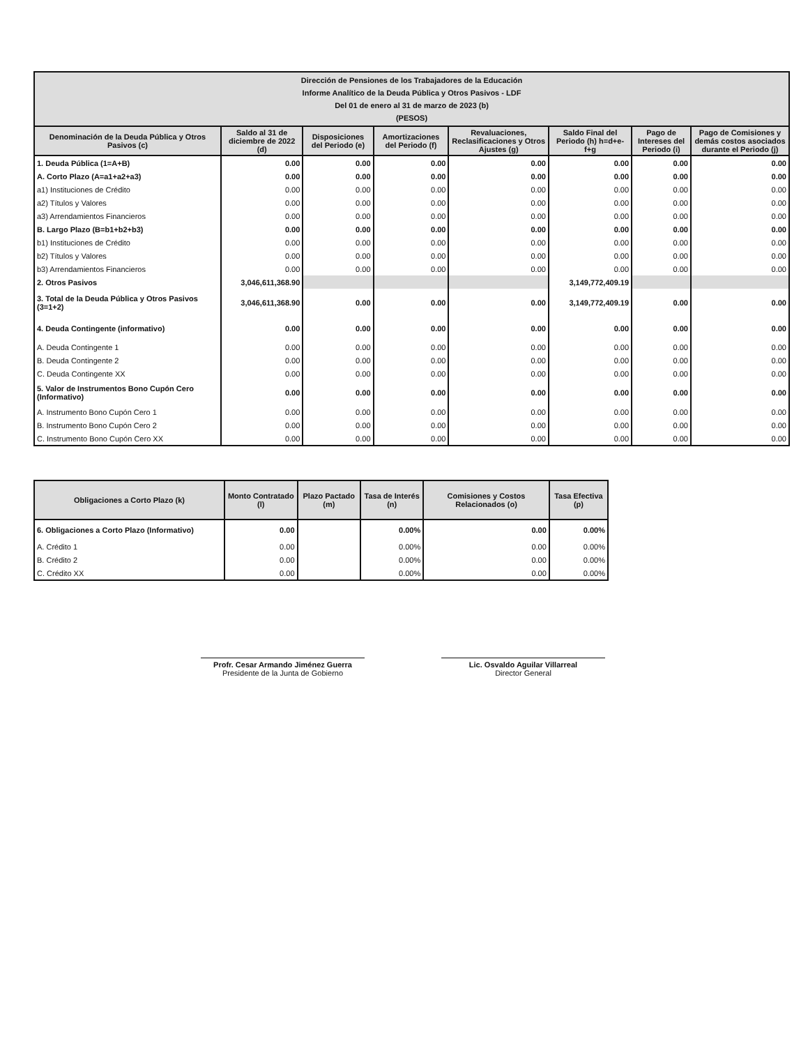| Dirección de Pensiones de los Trabajadores de la Educación Informe Analítico de la Deuda Pública y Otros Pasivos - LDF Del 01 de enero al 31 de marzo de 2023 (b) (PESOS) | | | | | | | |
| --- | --- | --- | --- | --- | --- | --- | --- |
| Denominación de la Deuda Pública y Otros Pasivos (c) | Saldo al 31 de diciembre de 2022 (d) | Disposiciones del Periodo (e) | Amortizaciones del Periodo (f) | Revaluaciones, Reclasificaciones y Otros Ajustes (g) | Saldo Final del Periodo (h) h=d+e-f+g | Pago de Intereses del Periodo (i) | Pago de Comisiones y demás costos asociados durante el Periodo (j) |
| 1. Deuda Pública (1=A+B) | 0.00 | 0.00 | 0.00 | 0.00 | 0.00 | 0.00 | 0.00 |
| A. Corto Plazo (A=a1+a2+a3) | 0.00 | 0.00 | 0.00 | 0.00 | 0.00 | 0.00 | 0.00 |
| a1) Instituciones de Crédito | 0.00 | 0.00 | 0.00 | 0.00 | 0.00 | 0.00 | 0.00 |
| a2) Títulos y Valores | 0.00 | 0.00 | 0.00 | 0.00 | 0.00 | 0.00 | 0.00 |
| a3) Arrendamientos Financieros | 0.00 | 0.00 | 0.00 | 0.00 | 0.00 | 0.00 | 0.00 |
| B. Largo Plazo (B=b1+b2+b3) | 0.00 | 0.00 | 0.00 | 0.00 | 0.00 | 0.00 | 0.00 |
| b1) Instituciones de Crédito | 0.00 | 0.00 | 0.00 | 0.00 | 0.00 | 0.00 | 0.00 |
| b2) Títulos y Valores | 0.00 | 0.00 | 0.00 | 0.00 | 0.00 | 0.00 | 0.00 |
| b3) Arrendamientos Financieros | 0.00 | 0.00 | 0.00 | 0.00 | 0.00 | 0.00 | 0.00 |
| 2. Otros Pasivos | 3,046,611,368.90 | | | | 3,149,772,409.19 | | |
| 3. Total de la Deuda Pública y Otros Pasivos (3=1+2) | 3,046,611,368.90 | 0.00 | 0.00 | 0.00 | 3,149,772,409.19 | 0.00 | 0.00 |
| 4. Deuda Contingente (informativo) | 0.00 | 0.00 | 0.00 | 0.00 | 0.00 | 0.00 | 0.00 |
| A. Deuda Contingente 1 | 0.00 | 0.00 | 0.00 | 0.00 | 0.00 | 0.00 | 0.00 |
| B. Deuda Contingente 2 | 0.00 | 0.00 | 0.00 | 0.00 | 0.00 | 0.00 | 0.00 |
| C. Deuda Contingente XX | 0.00 | 0.00 | 0.00 | 0.00 | 0.00 | 0.00 | 0.00 |
| 5. Valor de Instrumentos Bono Cupón Cero (Informativo) | 0.00 | 0.00 | 0.00 | 0.00 | 0.00 | 0.00 | 0.00 |
| A. Instrumento Bono Cupón Cero 1 | 0.00 | 0.00 | 0.00 | 0.00 | 0.00 | 0.00 | 0.00 |
| B. Instrumento Bono Cupón Cero 2 | 0.00 | 0.00 | 0.00 | 0.00 | 0.00 | 0.00 | 0.00 |
| C. Instrumento Bono Cupón Cero XX | 0.00 | 0.00 | 0.00 | 0.00 | 0.00 | 0.00 | 0.00 |
| Obligaciones a Corto Plazo (k) | Monto Contratado (l) | Plazo Pactado (m) | Tasa de Interés (n) | Comisiones y Costos Relacionados (o) | Tasa Efectiva (p) |
| --- | --- | --- | --- | --- | --- |
| 6. Obligaciones a Corto Plazo (Informativo) | 0.00 | | 0.00% | 0.00 | 0.00% |
| A. Crédito 1 | 0.00 | | 0.00% | 0.00 | 0.00% |
| B. Crédito 2 | 0.00 | | 0.00% | 0.00 | 0.00% |
| C. Crédito XX | 0.00 | | 0.00% | 0.00 | 0.00% |
Profr. Cesar Armando Jiménez Guerra
Presidente de la Junta de Gobierno
Lic. Osvaldo Aguilar Villarreal
Director General